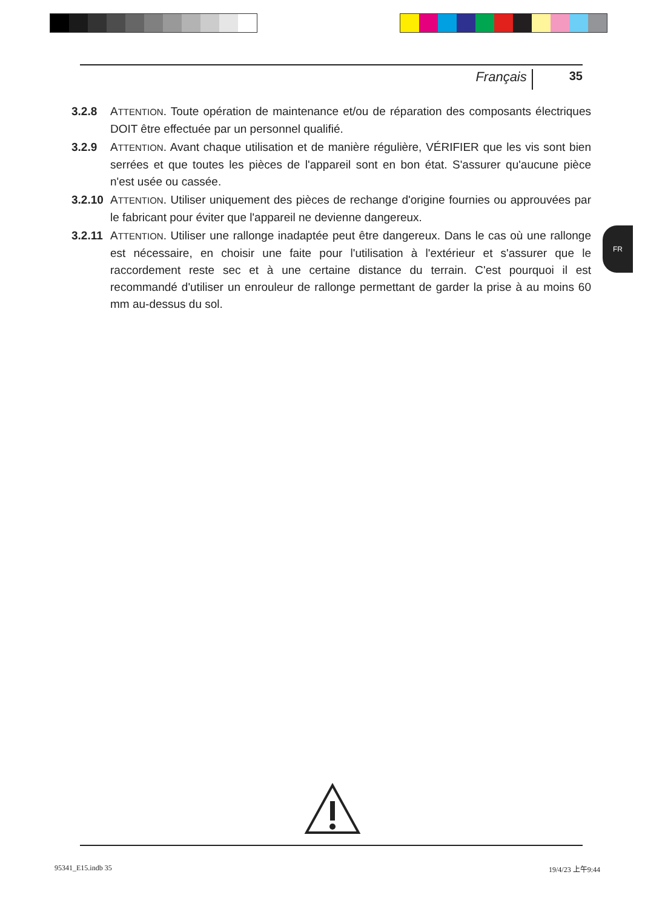Français 35
3.2.8 ATTENTION. Toute opération de maintenance et/ou de réparation des composants électriques DOIT être effectuée par un personnel qualifié.
3.2.9 ATTENTION. Avant chaque utilisation et de manière régulière, VÉRIFIER que les vis sont bien serrées et que toutes les pièces de l'appareil sont en bon état. S'assurer qu'aucune pièce n'est usée ou cassée.
3.2.10
ATTENTION. Utiliser uniquement des pièces de rechange d'origine fournies ou approuvées par le fabricant pour éviter que l'appareil ne devienne dangereux.
3.2.11
ATTENTION. Utiliser une rallonge inadaptée peut être dangereux. Dans le cas où une rallonge est nécessaire, en choisir une faite pour l'utilisation à l'extérieur et s'assurer que le raccordement reste sec et à une certaine distance du terrain. C'est pourquoi il est recommandé d'utiliser un enrouleur de rallonge permettant de garder la prise à au moins 60 mm au-dessus du sol.
FR
95341_E15.indb 35 19/4/23 上午9:44